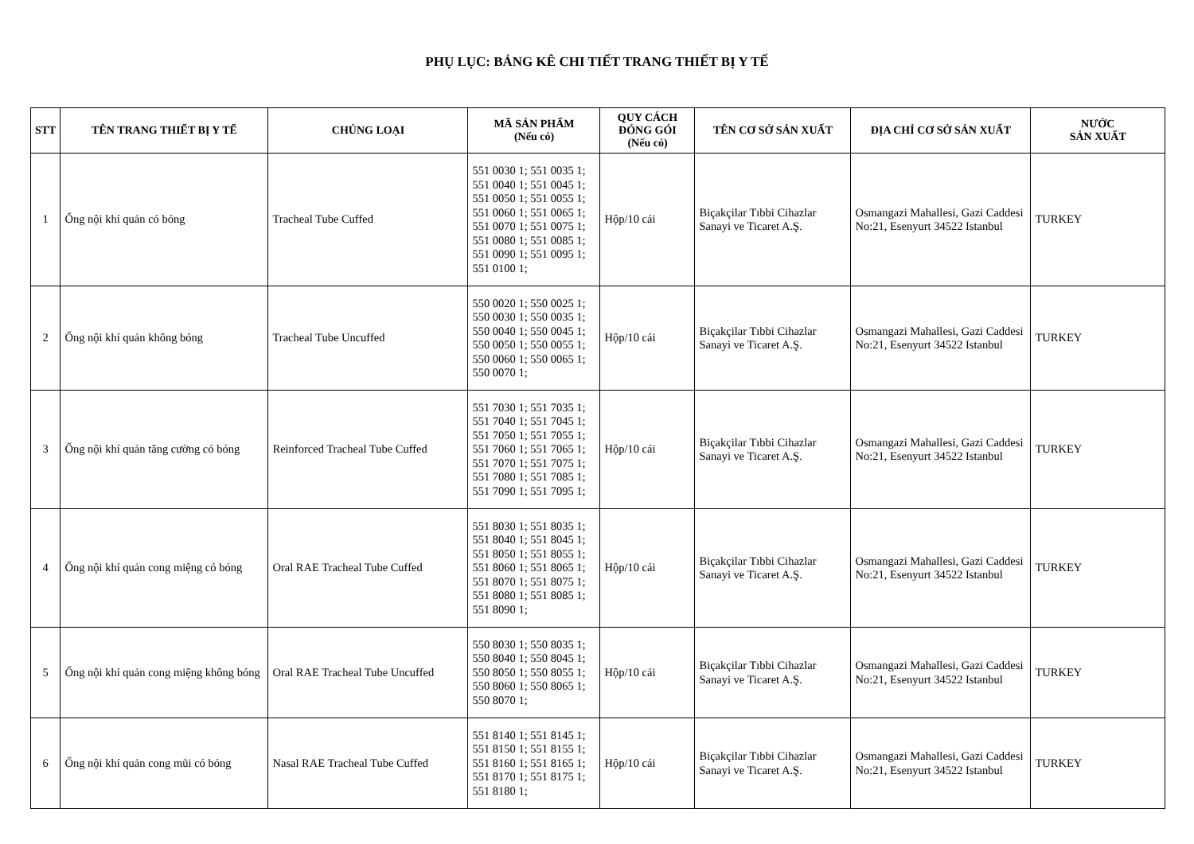PHỤ LỤC: BẢNG KÊ CHI TIẾT TRANG THIẾT BỊ Y TẾ
| STT | TÊN TRANG THIẾT BỊ Y TẾ | CHỦNG LOẠI | MÃ SẢN PHẨM (Nếu có) | QUY CÁCH ĐÓNG GÓI (Nếu có) | TÊN CƠ SỞ SẢN XUẤT | ĐỊA CHỈ CƠ SỞ SẢN XUẤT | NƯỚC SẢN XUẤT |
| --- | --- | --- | --- | --- | --- | --- | --- |
| 1 | Ống nội khí quản có bóng | Tracheal Tube Cuffed | 551 0030 1; 551 0035 1; 551 0040 1; 551 0045 1; 551 0050 1; 551 0055 1; 551 0060 1; 551 0065 1; 551 0070 1; 551 0075 1; 551 0080 1; 551 0085 1; 551 0090 1; 551 0095 1; 551 0100 1; | Hộp/10 cái | Biçakçilar Tıbbi Cihazlar Sanayi ve Ticaret A.Ş. | Osmangazi Mahallesi, Gazi Caddesi No:21, Esenyurt 34522 Istanbul | TURKEY |
| 2 | Ống nội khí quản không bóng | Tracheal Tube Uncuffed | 550 0020 1; 550 0025 1; 550 0030 1; 550 0035 1; 550 0040 1; 550 0045 1; 550 0050 1; 550 0055 1; 550 0060 1; 550 0065 1; 550 0070 1; | Hộp/10 cái | Biçakçilar Tıbbi Cihazlar Sanayi ve Ticaret A.Ş. | Osmangazi Mahallesi, Gazi Caddesi No:21, Esenyurt 34522 Istanbul | TURKEY |
| 3 | Ống nội khí quản tăng cường có bóng | Reinforced Tracheal Tube Cuffed | 551 7030 1; 551 7035 1; 551 7040 1; 551 7045 1; 551 7050 1; 551 7055 1; 551 7060 1; 551 7065 1; 551 7070 1; 551 7075 1; 551 7080 1; 551 7085 1; 551 7090 1; 551 7095 1; | Hộp/10 cái | Biçakçilar Tıbbi Cihazlar Sanayi ve Ticaret A.Ş. | Osmangazi Mahallesi, Gazi Caddesi No:21, Esenyurt 34522 Istanbul | TURKEY |
| 4 | Ống nội khí quản cong miệng có bóng | Oral RAE Tracheal Tube Cuffed | 551 8030 1; 551 8035 1; 551 8040 1; 551 8045 1; 551 8050 1; 551 8055 1; 551 8060 1; 551 8065 1; 551 8070 1; 551 8075 1; 551 8080 1; 551 8085 1; 551 8090 1; | Hộp/10 cái | Biçakçilar Tıbbi Cihazlar Sanayi ve Ticaret A.Ş. | Osmangazi Mahallesi, Gazi Caddesi No:21, Esenyurt 34522 Istanbul | TURKEY |
| 5 | Ống nội khí quản cong miệng không bóng | Oral RAE Tracheal Tube Uncuffed | 550 8030 1; 550 8035 1; 550 8040 1; 550 8045 1; 550 8050 1; 550 8055 1; 550 8060 1; 550 8065 1; 550 8070 1; | Hộp/10 cái | Biçakçilar Tıbbi Cihazlar Sanayi ve Ticaret A.Ş. | Osmangazi Mahallesi, Gazi Caddesi No:21, Esenyurt 34522 Istanbul | TURKEY |
| 6 | Ống nội khí quản cong mũi có bóng | Nasal RAE Tracheal Tube Cuffed | 551 8140 1; 551 8145 1; 551 8150 1; 551 8155 1; 551 8160 1; 551 8165 1; 551 8170 1; 551 8175 1; 551 8180 1; | Hộp/10 cái | Biçakçilar Tıbbi Cihazlar Sanayi ve Ticaret A.Ş. | Osmangazi Mahallesi, Gazi Caddesi No:21, Esenyurt 34522 Istanbul | TURKEY |